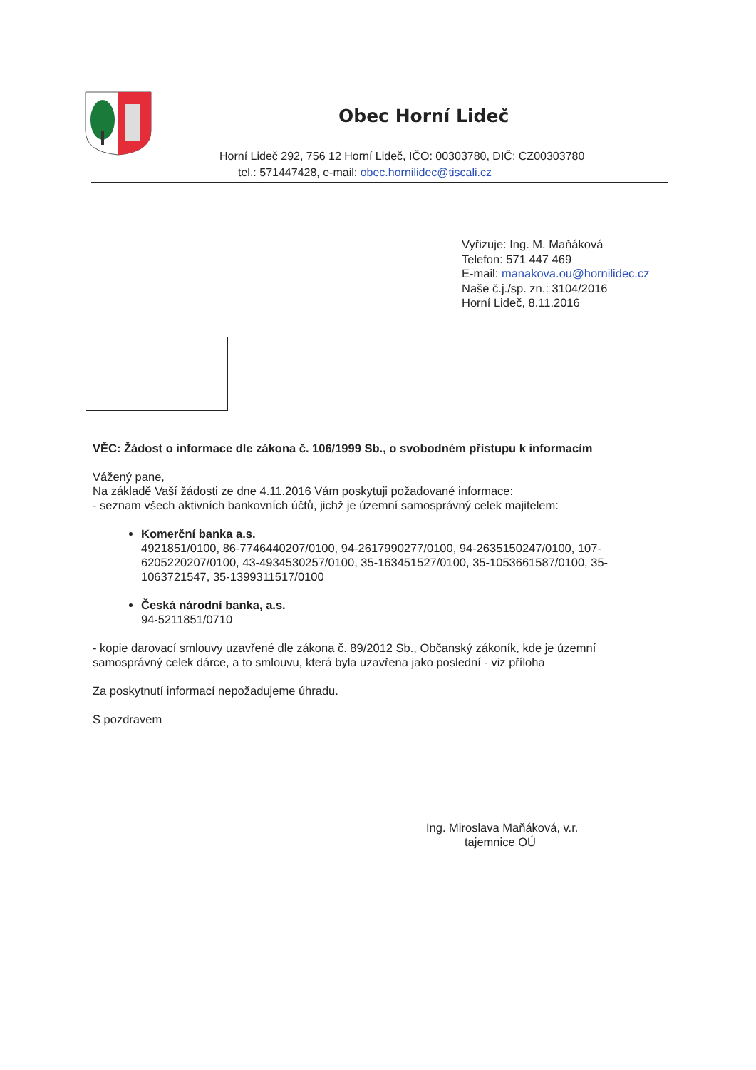Obec Horní Lideč
Horní Lideč 292, 756 12 Horní Lideč, IČO: 00303780, DIČ: CZ00303780
tel.: 571447428, e-mail: obec.hornilidec@tiscali.cz
Vyřizuje: Ing. M. Maňáková
Telefon: 571 447 469
E-mail: manakova.ou@hornilidec.cz
Naše č.j./sp. zn.: 3104/2016
Horní Lideč, 8.11.2016
VĚC: Žádost o informace dle zákona č. 106/1999 Sb., o svobodném přístupu k informacím
Vážený pane,
Na základě Vaší žádosti ze dne 4.11.2016 Vám poskytuji požadované informace:
- seznam všech aktivních bankovních účtů, jichž je územní samosprávný celek majitelem:
Komerční banka a.s.
4921851/0100, 86-7746440207/0100, 94-2617990277/0100, 94-2635150247/0100, 107-6205220207/0100, 43-4934530257/0100, 35-163451527/0100, 35-1053661587/0100, 35-1063721547, 35-1399311517/0100
Česká národní banka, a.s.
94-5211851/0710
- kopie darovací smlouvy uzavřené dle zákona č. 89/2012 Sb., Občanský zákoník, kde je územní samosprávný celek dárce, a to smlouvu, která byla uzavřena jako poslední - viz příloha
Za poskytnutí informací nepožadujeme úhradu.
S pozdravem
Ing. Miroslava Maňáková, v.r.
tajemnice OÚ